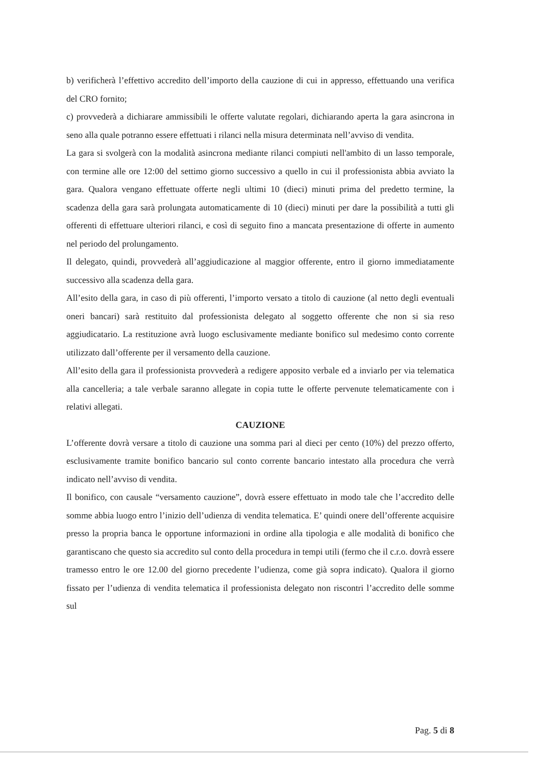b) verificherà l’effettivo accredito dell’importo della cauzione di cui in appresso, effettuando una verifica del CRO fornito;
c) provvederà a dichiarare ammissibili le offerte valutate regolari, dichiarando aperta la gara asincrona in seno alla quale potranno essere effettuati i rilanci nella misura determinata nell’avviso di vendita.
La gara si svolgerà con la modalità asincrona mediante rilanci compiuti nell'ambito di un lasso temporale, con termine alle ore 12:00 del settimo giorno successivo a quello in cui il professionista abbia avviato la gara. Qualora vengano effettuate offerte negli ultimi 10 (dieci) minuti prima del predetto termine, la scadenza della gara sarà prolungata automaticamente di 10 (dieci) minuti per dare la possibilità a tutti gli offerenti di effettuare ulteriori rilanci, e così di seguito fino a mancata presentazione di offerte in aumento nel periodo del prolungamento.
Il delegato, quindi, provvederà all’aggiudicazione al maggior offerente, entro il giorno immediatamente successivo alla scadenza della gara.
All’esito della gara, in caso di più offerenti, l’importo versato a titolo di cauzione (al netto degli eventuali oneri bancari) sarà restituito dal professionista delegato al soggetto offerente che non si sia reso aggiudicatario. La restituzione avrà luogo esclusivamente mediante bonifico sul medesimo conto corrente utilizzato dall’offerente per il versamento della cauzione.
All’esito della gara il professionista provvederà a redigere apposito verbale ed a inviarlo per via telematica alla cancelleria; a tale verbale saranno allegate in copia tutte le offerte pervenute telematicamente con i relativi allegati.
CAUZIONE
L’offerente dovrà versare a titolo di cauzione una somma pari al dieci per cento (10%) del prezzo offerto, esclusivamente tramite bonifico bancario sul conto corrente bancario intestato alla procedura che verrà indicato nell’avviso di vendita.
Il bonifico, con causale “versamento cauzione”, dovrà essere effettuato in modo tale che l’accredito delle somme abbia luogo entro l’inizio dell’udienza di vendita telematica. E’ quindi onere dell’offerente acquisire presso la propria banca le opportune informazioni in ordine alla tipologia e alle modalità di bonifico che garantiscano che questo sia accredito sul conto della procedura in tempi utili (fermo che il c.r.o. dovrà essere tramesso entro le ore 12.00 del giorno precedente l’udienza, come già sopra indicato). Qualora il giorno fissato per l’udienza di vendita telematica il professionista delegato non riscontri l’accredito delle somme sul
Pag. 5 di 8